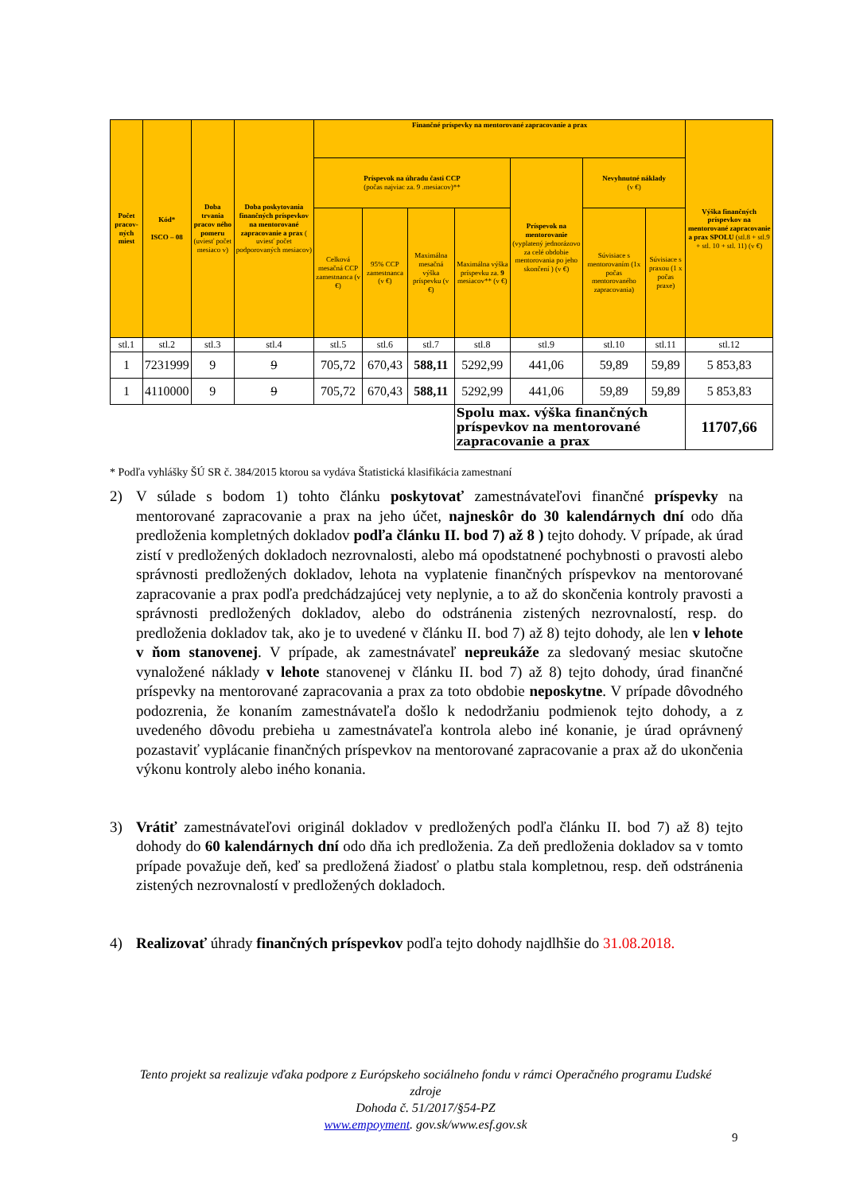| Počet pracov-ných miest | Kód* ISCO – 08 | Doba trvania pracov ného pomeru (uviesť počet mesiaco v) | Doba poskytovania finančných príspevkov na mentorované zapracovanie a prax ( uviesť počet podporovaných mesiacov) | Finančné príspevky na mentorované zapracovanie a prax | | | | | | | Výška finančných príspevkov na mentorované zapracovanie a prax SPOLU (stl.8 + stl.9 + stl. 10 + stl. 11) (v €) |
| --- | --- | --- | --- | --- | --- | --- | --- | --- | --- | --- | --- |
| | | | | Príspevok na úhradu časti CCP (počas najviac za. 9 .mesiacov)** | | | | Príspevok na mentorovanie (vyplatený jednorázovo za celé obdobie mentorovania po jeho skončení ) (v €) | Nevyhnutné náklady (v €) | | |
| | | | | Celková mesačná CCP zamestnanca (v €) | 95% CCP zamestnanca (v €) | Maximálna mesačná výška príspevku (v €) | Maximálna výška príspevku za. 9 mesiacov** (v €) | | Súvisiace s mentorovaním (1x počas mentorovaného zapracovania) | Súvisiace s praxou (1 x počas praxe) | |
| stl.1 | stl.2 | stl.3 | stl.4 | stl.5 | stl.6 | stl.7 | stl.8 | stl.9 | stl.10 | stl.11 | stl.12 |
| 1 | 7231999 | 9 | 9 | 705,72 | 670,43 | 588,11 | 5292,99 | 441,06 | 59,89 | 59,89 | 5 853,83 |
| 1 | 4110000 | 9 | 9 | 705,72 | 670,43 | 588,11 | 5292,99 | 441,06 | 59,89 | 59,89 | 5 853,83 |
| | | | | | | | Spolu max. výška finančných príspevkov na mentorované zapracovanie a prax | | | | 11707,66 |
* Podľa vyhlášky ŠÚ SR č. 384/2015 ktorou sa vydáva Štatistická klasifikácia zamestnaní
2) V súlade s bodom 1) tohto článku poskytovať zamestnávateľovi finančné príspevky na mentorované zapracovanie a prax na jeho účet, najneskôr do 30 kalendárnych dní odo dňa predloženia kompletných dokladov podľa článku II. bod 7) až 8 ) tejto dohody. V prípade, ak úrad zistí v predložených dokladoch nezrovnalosti, alebo má opodstatnené pochybnosti o pravosti alebo správnosti predložených dokladov, lehota na vyplatenie finančných príspevkov na mentorované zapracovanie a prax podľa predchádzajúcej vety neplynie, a to až do skončenia kontroly pravosti a správnosti predložených dokladov, alebo do odstránenia zistených nezrovnalostí, resp. do predloženia dokladov tak, ako je to uvedené v článku II. bod 7) až 8) tejto dohody, ale len v lehote v ňom stanovenej. V prípade, ak zamestnávateľ nepreukáže za sledovaný mesiac skutočne vynaložené náklady v lehote stanovenej v článku II. bod 7) až 8) tejto dohody, úrad finančné príspevky na mentorované zapracovania a prax za toto obdobie neposkytne. V prípade dôvodného podozrenia, že konaním zamestnávateľa došlo k nedodržaniu podmienok tejto dohody, a z uvedeného dôvodu prebieha u zamestnávateľa kontrola alebo iné konanie, je úrad oprávnený pozastaviť vyplácanie finančných príspevkov na mentorované zapracovanie a prax až do ukončenia výkonu kontroly alebo iného konania.
3) Vrátiť zamestnávateľovi originál dokladov v predložených podľa článku II. bod 7) až 8) tejto dohody do 60 kalendárnych dní odo dňa ich predloženia. Za deň predloženia dokladov sa v tomto prípade považuje deň, keď sa predložená žiadosť o platbu stala kompletnou, resp. deň odstránenia zistených nezrovnalostí v predložených dokladoch.
4) Realizovať úhrady finančných príspevkov podľa tejto dohody najdlhšie do 31.08.2018.
Tento projekt sa realizuje vďaka podpore z Európskeho sociálneho fondu v rámci Operačného programu Ľudské zdroje
Dohoda č. 51/2017/§54-PZ
www.empoyment. gov.sk/www.esf.gov.sk
9